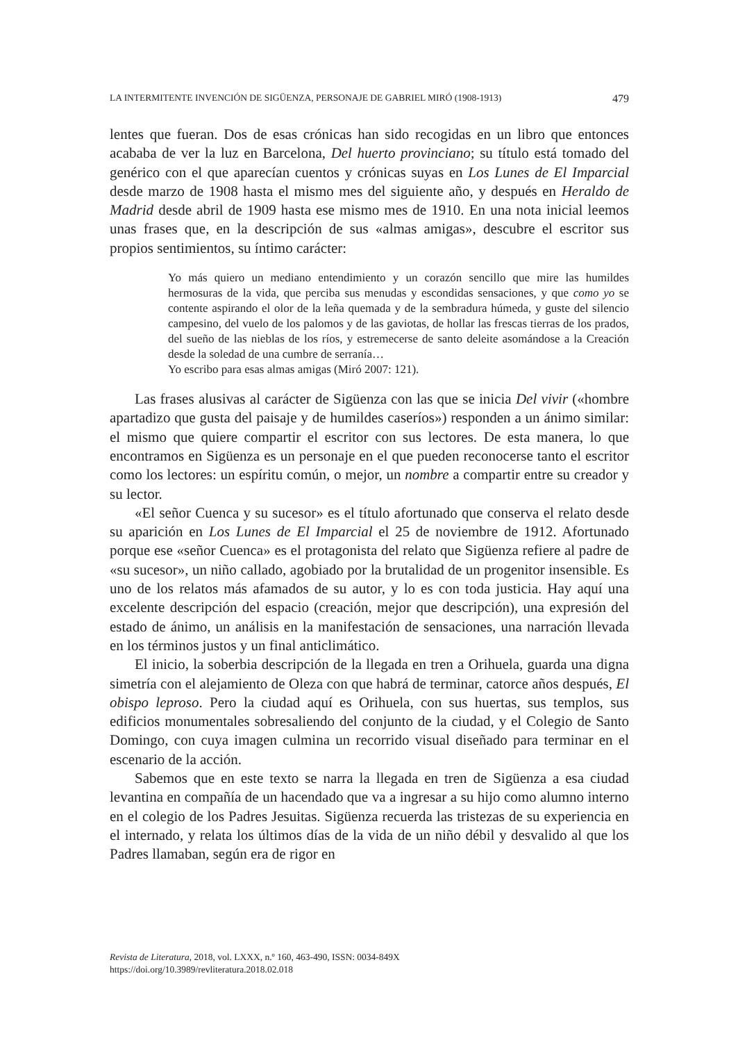LA INTERMITENTE INVENCIÓN DE SIGÜENZA, PERSONAJE DE GABRIEL MIRÓ (1908-1913) 479
lentes que fueran. Dos de esas crónicas han sido recogidas en un libro que entonces acababa de ver la luz en Barcelona, Del huerto provinciano; su título está tomado del genérico con el que aparecían cuentos y crónicas suyas en Los Lunes de El Imparcial desde marzo de 1908 hasta el mismo mes del siguiente año, y después en Heraldo de Madrid desde abril de 1909 hasta ese mismo mes de 1910. En una nota inicial leemos unas frases que, en la descripción de sus «almas amigas», descubre el escritor sus propios sentimientos, su íntimo carácter:
Yo más quiero un mediano entendimiento y un corazón sencillo que mire las humildes hermosuras de la vida, que perciba sus menudas y escondidas sensaciones, y que como yo se contente aspirando el olor de la leña quemada y de la sembradura húmeda, y guste del silencio campesino, del vuelo de los palomos y de las gaviotas, de hollar las frescas tierras de los prados, del sueño de las nieblas de los ríos, y estremecerse de santo deleite asomándose a la Creación desde la soledad de una cumbre de serranía…
Yo escribo para esas almas amigas (Miró 2007: 121).
Las frases alusivas al carácter de Sigüenza con las que se inicia Del vivir («hombre apartadizo que gusta del paisaje y de humildes caseríos») responden a un ánimo similar: el mismo que quiere compartir el escritor con sus lectores. De esta manera, lo que encontramos en Sigüenza es un personaje en el que pueden reconocerse tanto el escritor como los lectores: un espíritu común, o mejor, un nombre a compartir entre su creador y su lector.
«El señor Cuenca y su sucesor» es el título afortunado que conserva el relato desde su aparición en Los Lunes de El Imparcial el 25 de noviembre de 1912. Afortunado porque ese «señor Cuenca» es el protagonista del relato que Sigüenza refiere al padre de «su sucesor», un niño callado, agobiado por la brutalidad de un progenitor insensible. Es uno de los relatos más afamados de su autor, y lo es con toda justicia. Hay aquí una excelente descripción del espacio (creación, mejor que descripción), una expresión del estado de ánimo, un análisis en la manifestación de sensaciones, una narración llevada en los términos justos y un final anticlimático.
El inicio, la soberbia descripción de la llegada en tren a Orihuela, guarda una digna simetría con el alejamiento de Oleza con que habrá de terminar, catorce años después, El obispo leproso. Pero la ciudad aquí es Orihuela, con sus huertas, sus templos, sus edificios monumentales sobresaliendo del conjunto de la ciudad, y el Colegio de Santo Domingo, con cuya imagen culmina un recorrido visual diseñado para terminar en el escenario de la acción.
Sabemos que en este texto se narra la llegada en tren de Sigüenza a esa ciudad levantina en compañía de un hacendado que va a ingresar a su hijo como alumno interno en el colegio de los Padres Jesuitas. Sigüenza recuerda las tristezas de su experiencia en el internado, y relata los últimos días de la vida de un niño débil y desvalido al que los Padres llamaban, según era de rigor en
Revista de Literatura, 2018, vol. LXXX, n.º 160, 463-490, ISSN: 0034-849X
https://doi.org/10.3989/revliteratura.2018.02.018